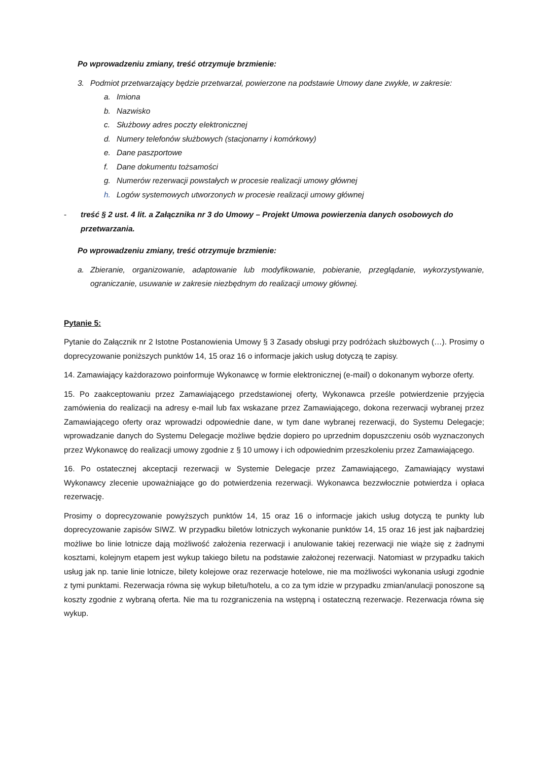Po wprowadzeniu zmiany, treść otrzymuje brzmienie:
3. Podmiot przetwarzający będzie przetwarzał, powierzone na podstawie Umowy dane zwykłe, w zakresie:
a. Imiona
b. Nazwisko
c. Służbowy adres poczty elektronicznej
d. Numery telefonów służbowych (stacjonarny i komórkowy)
e. Dane paszportowe
f. Dane dokumentu tożsamości
g. Numerów rezerwacji powstałych w procesie realizacji umowy głównej
h. Logów systemowych utworzonych w procesie realizacji umowy głównej
- treść § 2 ust. 4 lit. a Załącznika nr 3 do Umowy – Projekt Umowa powierzenia danych osobowych do przetwarzania.
Po wprowadzeniu zmiany, treść otrzymuje brzmienie:
a. Zbieranie, organizowanie, adaptowanie lub modyfikowanie, pobieranie, przeglądanie, wykorzystywanie, ograniczanie, usuwanie w zakresie niezbędnym do realizacji umowy głównej.
Pytanie 5:
Pytanie do Załącznik nr 2 Istotne Postanowienia Umowy § 3 Zasady obsługi przy podróżach służbowych (…). Prosimy o doprecyzowanie poniższych punktów 14, 15 oraz 16 o informacje jakich usług dotyczą te zapisy.
14. Zamawiający każdorazowo poinformuje Wykonawcę w formie elektronicznej (e-mail) o dokonanym wyborze oferty.
15. Po zaakceptowaniu przez Zamawiającego przedstawionej oferty, Wykonawca prześle potwierdzenie przyjęcia zamówienia do realizacji na adresy e-mail lub fax wskazane przez Zamawiającego, dokona rezerwacji wybranej przez Zamawiającego oferty oraz wprowadzi odpowiednie dane, w tym dane wybranej rezerwacji, do Systemu Delegacje; wprowadzanie danych do Systemu Delegacje możliwe będzie dopiero po uprzednim dopuszczeniu osób wyznaczonych przez Wykonawcę do realizacji umowy zgodnie z § 10 umowy i ich odpowiednim przeszkoleniu przez Zamawiającego.
16. Po ostatecznej akceptacji rezerwacji w Systemie Delegacje przez Zamawiającego, Zamawiający wystawi Wykonawcy zlecenie upoważniające go do potwierdzenia rezerwacji. Wykonawca bezzwłocznie potwierdza i opłaca rezerwację.
Prosimy o doprecyzowanie powyższych punktów 14, 15 oraz 16 o informacje jakich usług dotyczą te punkty lub doprecyzowanie zapisów SIWZ. W przypadku biletów lotniczych wykonanie punktów 14, 15 oraz 16 jest jak najbardziej możliwe bo linie lotnicze dają możliwość założenia rezerwacji i anulowanie takiej rezerwacji nie wiąże się z żadnymi kosztami, kolejnym etapem jest wykup takiego biletu na podstawie założonej rezerwacji. Natomiast w przypadku takich usług jak np. tanie linie lotnicze, bilety kolejowe oraz rezerwacje hotelowe, nie ma możliwości wykonania usługi zgodnie z tymi punktami. Rezerwacja równa się wykup biletu/hotelu, a co za tym idzie w przypadku zmian/anulacji ponoszone są koszty zgodnie z wybraną oferta. Nie ma tu rozgraniczenia na wstępną i ostateczną rezerwacje. Rezerwacja równa się wykup.